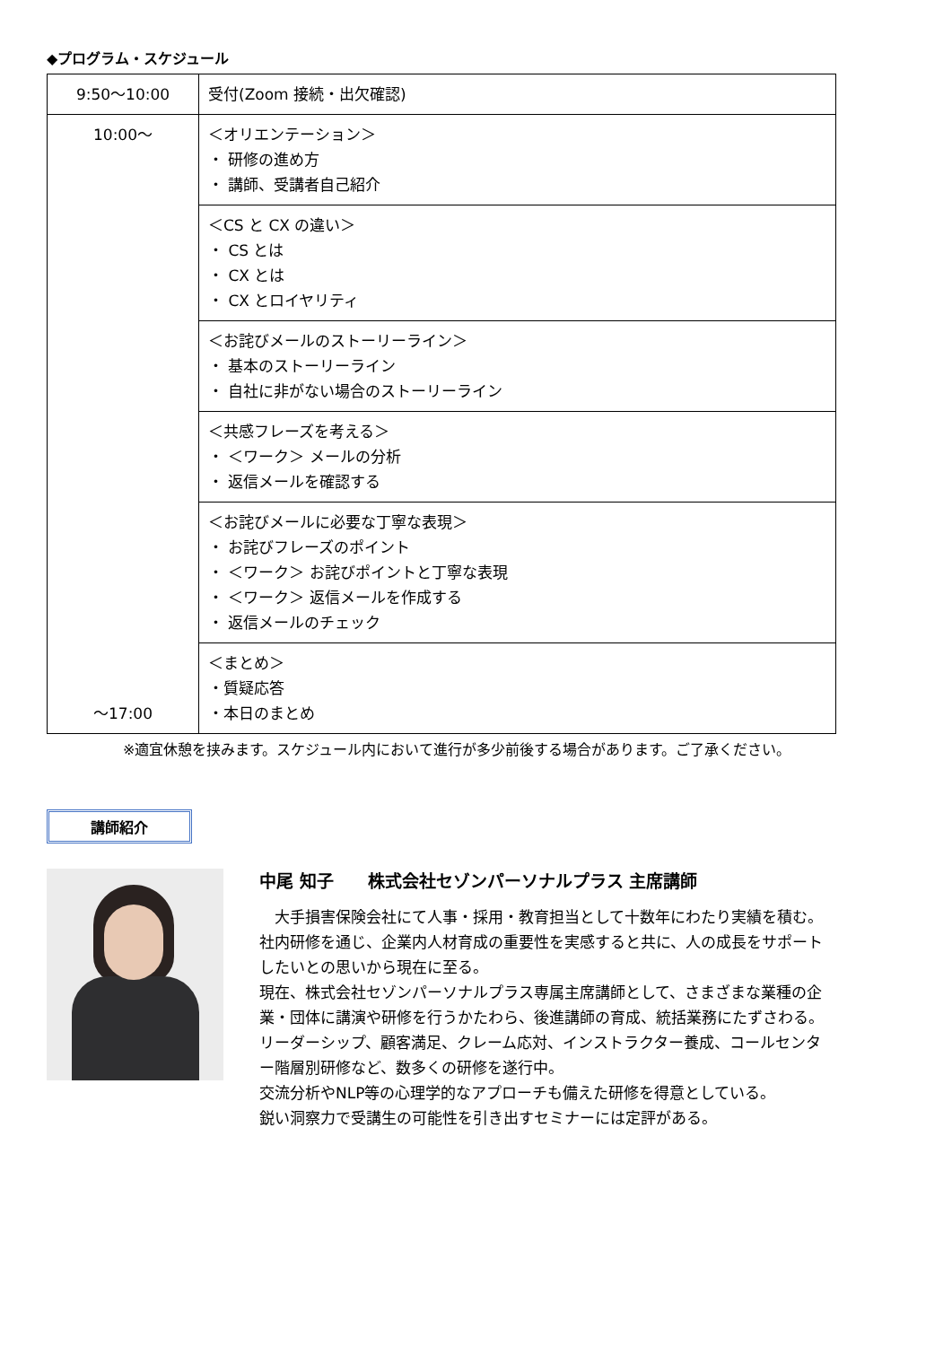◆プログラム・スケジュール
| 9:50～10:00 | 受付(Zoom 接続・出欠確認) |
| 10:00～ ～17:00 | ＜オリエンテーション＞ ・ 研修の進め方 ・ 講師、受講者自己紹介 |
| | ＜CS と CX の違い＞ ・ CS とは ・ CX とは ・ CX とロイヤリティ |
| | ＜お詫びメールのストーリーライン＞ ・ 基本のストーリーライン ・ 自社に非がない場合のストーリーライン |
| | ＜共感フレーズを考える＞ ・ ＜ワーク＞ メールの分析 ・ 返信メールを確認する |
| | ＜お詫びメールに必要な丁寧な表現＞ ・ お詫びフレーズのポイント ・ ＜ワーク＞ お詫びポイントと丁寧な表現 ・ ＜ワーク＞ 返信メールを作成する ・ 返信メールのチェック |
| | ＜まとめ＞ ・質疑応答 ・本日のまとめ |
※適宜休憩を挟みます。スケジュール内において進行が多少前後する場合があります。ご了承ください。
講師紹介
中尾 知子　　株式会社セゾンパーソナルプラス 主席講師
　大手損害保険会社にて人事・採用・教育担当として十数年にわたり実績を積む。
社内研修を通じ、企業内人材育成の重要性を実感すると共に、人の成長をサポートしたいとの思いから現在に至る。
現在、株式会社セゾンパーソナルプラス専属主席講師として、さまざまな業種の企業・団体に講演や研修を行うかたわら、後進講師の育成、統括業務にたずさわる。
リーダーシップ、顧客満足、クレーム応対、インストラクター養成、コールセンター階層別研修など、数多くの研修を遂行中。
交流分析やNLP等の心理学的なアプローチも備えた研修を得意としている。
鋭い洞察力で受講生の可能性を引き出すセミナーには定評がある。